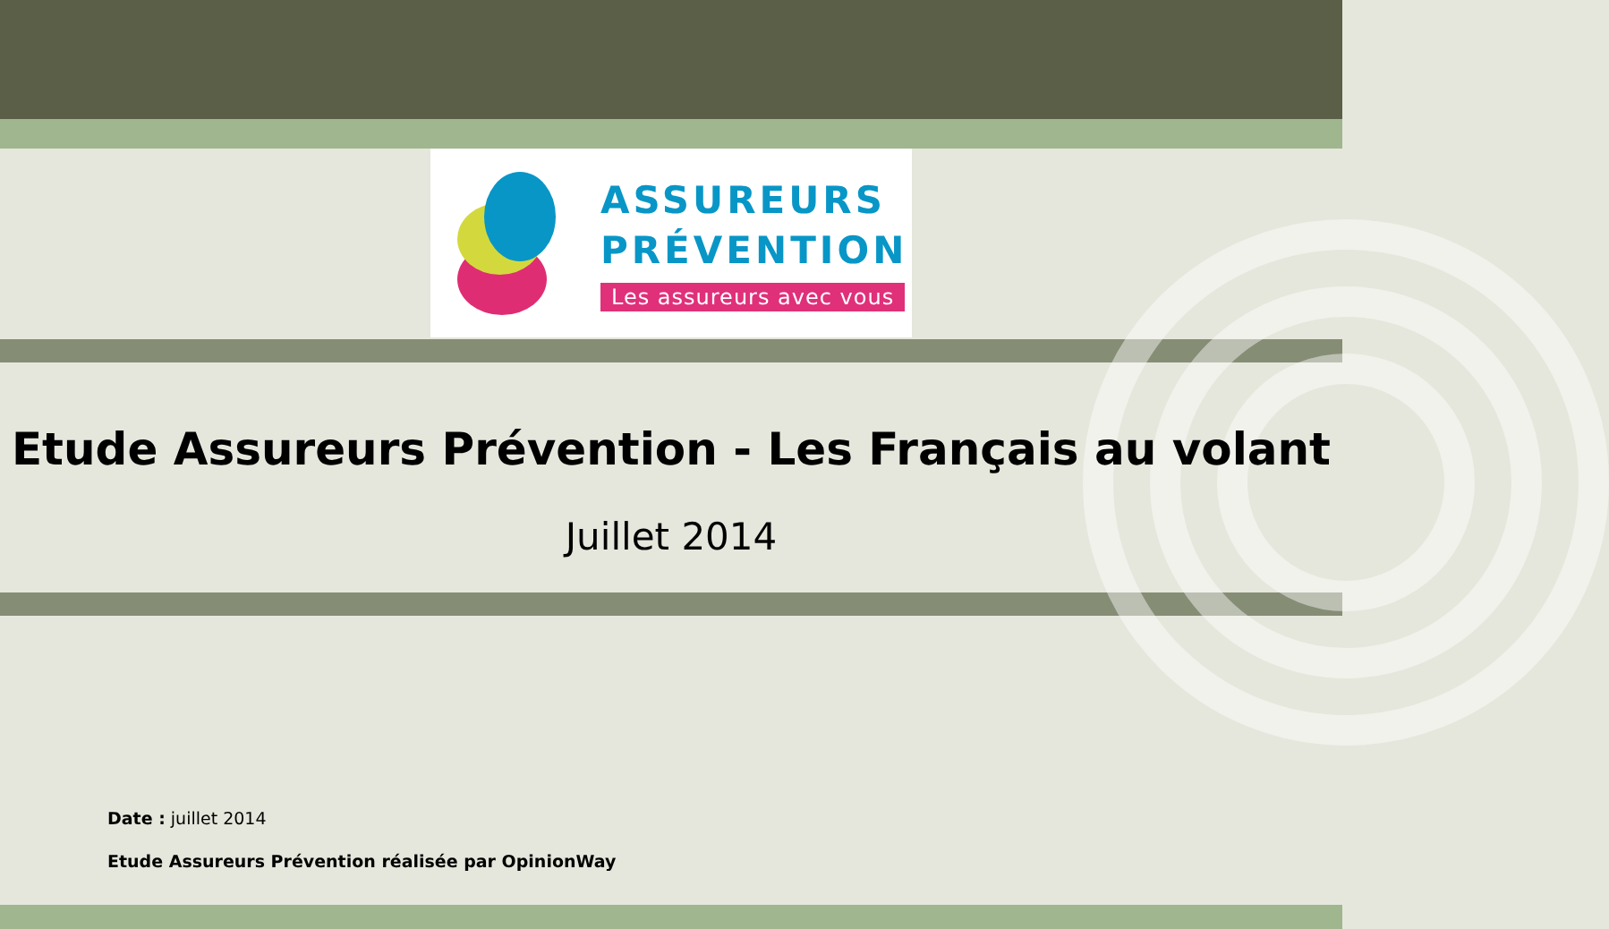ASSUREURS
PRÉVENTION
Les assureurs avec vous
Etude Assureurs Prévention - Les Français au volant
Juillet 2014
Date : juillet 2014
Etude Assureurs Prévention réalisée par OpinionWay